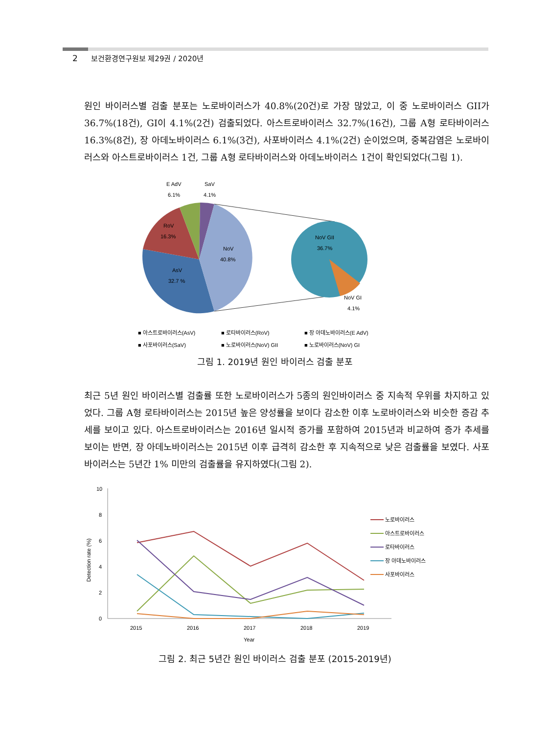2 보건환경연구원보 제29권 / 2020년
원인 바이러스별 검출 분포는 노로바이러스가 40.8%(20건)로 가장 많았고, 이 중 노로바이러스 GII가 36.7%(18건), GI이 4.1%(2건) 검출되었다. 아스트로바이러스 32.7%(16건), 그룹 A형 로타바이러스 16.3%(8건), 장 아데노바이러스 6.1%(3건), 사포바이러스 4.1%(2건) 순이었으며, 중복감염은 노로바이러스와 아스트로바이러스 1건, 그룹 A형 로타바이러스와 아데노바이러스 1건이 확인되었다(그림 1).
E AdV
6.1%
SaV
4.1%
RoV
16.3%
NoV
40.8%
AsV
32.7 %
NoV GII
36.7%
NoV GI
4.1%
■ 아스트로바이러스(AsV)
■ 로타바이러스(RoV)
■ 장 아데노바이러스(E AdV)
■ 사포바이러스(SaV)
■ 노로바이러스(NoV) GII
■ 노로바이러스(NoV) GI
그림 1. 2019년 원인 바이러스 검출 분포
최근 5년 원인 바이러스별 검출률 또한 노로바이러스가 5종의 원인바이러스 중 지속적 우위를 차지하고 있었다. 그룹 A형 로타바이러스는 2015년 높은 양성률을 보이다 감소한 이후 노로바이러스와 비슷한 증감 추세를 보이고 있다. 아스트로바이러스는 2016년 일시적 증가를 포함하여 2015년과 비교하여 증가 추세를 보이는 반면, 장 아데노바이러스는 2015년 이후 급격히 감소한 후 지속적으로 낮은 검출률을 보였다. 사포바이러스는 5년간 1% 미만의 검출률을 유지하였다(그림 2).
10
8
6
4
2
0
2015
2016
2017
2018
2019
Year
Detection rate (%)
노로바이러스
아스트로바이러스
로타바이러스
장 아데노바이러스
사포바이러스
그림 2. 최근 5년간 원인 바이러스 검출 분포 (2015-2019년)